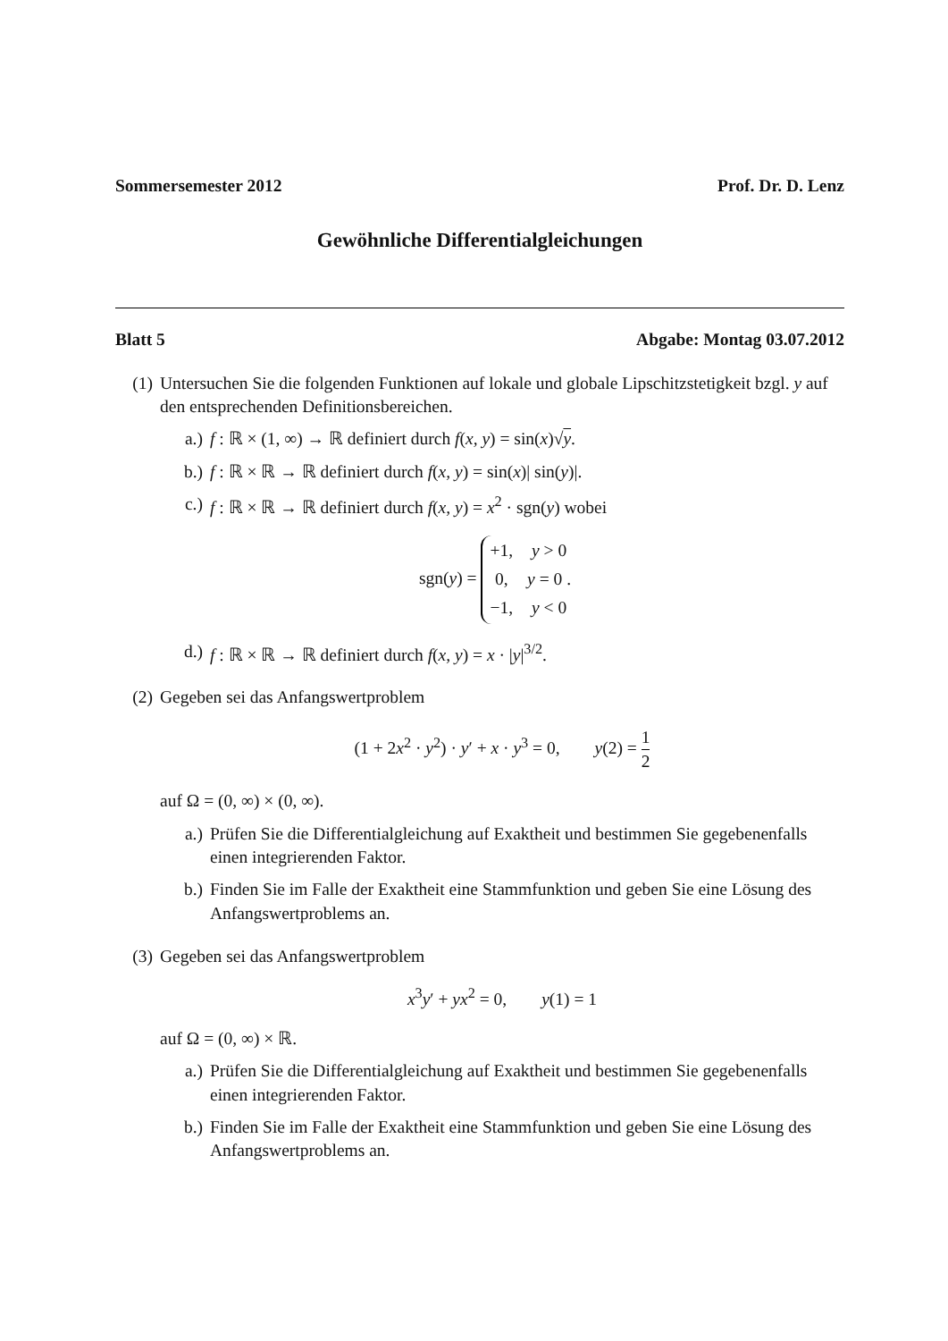Sommersemester 2012 Prof. Dr. D. Lenz
Gewöhnliche Differentialgleichungen
Blatt 5 Abgabe: Montag 03.07.2012
(1) Untersuchen Sie die folgenden Funktionen auf lokale und globale Lipschitzstetigkeit bzgl. y auf den entsprechenden Definitionsbereichen.
a.) f : ℝ × (1, ∞) → ℝ definiert durch f(x, y) = sin(x)√y.
b.) f : ℝ × ℝ → ℝ definiert durch f(x, y) = sin(x)| sin(y)|.
c.) f : ℝ × ℝ → ℝ definiert durch f(x, y) = x<sup>2</sup> · sgn(y) wobei
sgn(y) =
| +1, | y > 0 |
| 0, | y = 0 . |
| −1, | y < 0 |
d.) f : ℝ × ℝ → ℝ definiert durch f(x, y) = x · |y|<sup>3/2</sup>.
(2) Gegeben sei das Anfangswertproblem
(1 + 2x<sup>2</sup> · y<sup>2</sup>) · y′ + x · y<sup>3</sup> = 0, y(2) = 1 2
auf Ω = (0, ∞) × (0, ∞).
a.) Prüfen Sie die Differentialgleichung auf Exaktheit und bestimmen Sie gegebenenfalls einen integrierenden Faktor.
b.) Finden Sie im Falle der Exaktheit eine Stammfunktion und geben Sie eine Lösung des Anfangswertproblems an.
(3) Gegeben sei das Anfangswertproblem
x<sup>3</sup>y′ + yx<sup>2</sup> = 0, y(1) = 1
auf Ω = (0, ∞) × ℝ.
a.) Prüfen Sie die Differentialgleichung auf Exaktheit und bestimmen Sie gegebenenfalls einen integrierenden Faktor.
b.) Finden Sie im Falle der Exaktheit eine Stammfunktion und geben Sie eine Lösung des Anfangswertproblems an.